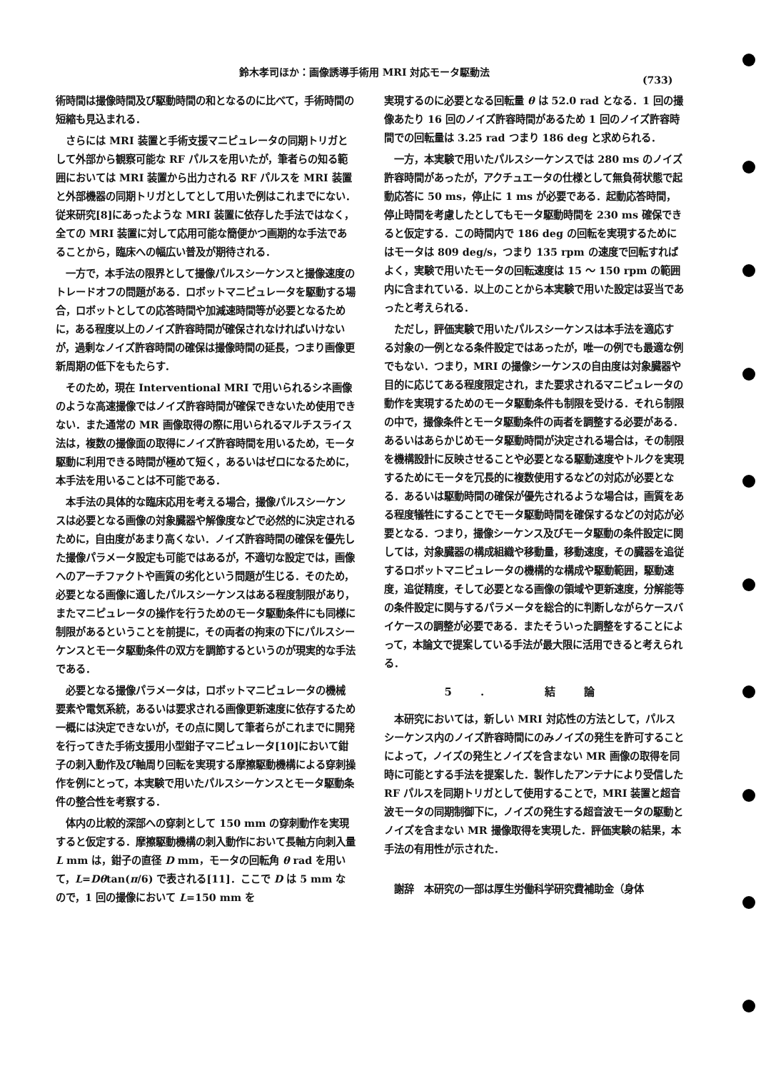鈴木孝司ほか：画像誘導手術用 MRI 対応モータ駆動法
(733)
術時間は撮像時間及び駆動時間の和となるのに比べて，手術時間の短縮も見込まれる．
さらには MRI 装置と手術支援マニピュレータの同期トリガとして外部から観察可能な RF パルスを用いたが，筆者らの知る範囲においては MRI 装置から出力される RF パルスを MRI 装置と外部機器の同期トリガとしてとして用いた例はこれまでにない．従来研究[8]にあったような MRI 装置に依存した手法ではなく，全ての MRI 装置に対して応用可能な簡便かつ画期的な手法であることから，臨床への幅広い普及が期待される．
一方で，本手法の限界として撮像パルスシーケンスと撮像速度のトレードオフの問題がある．ロボットマニピュレータを駆動する場合，ロボットとしての応答時間や加減速時間等が必要となるために，ある程度以上のノイズ許容時間が確保されなければいけないが，過剰なノイズ許容時間の確保は撮像時間の延長，つまり画像更新周期の低下をもたらす．
そのため，現在 Interventional MRI で用いられるシネ画像のような高速撮像ではノイズ許容時間が確保できないため使用できない．また通常の MR 画像取得の際に用いられるマルチスライス法は，複数の撮像面の取得にノイズ許容時間を用いるため，モータ駆動に利用できる時間が極めて短く，あるいはゼロになるために，本手法を用いることは不可能である．
本手法の具体的な臨床応用を考える場合，撮像パルスシーケンスは必要となる画像の対象臓器や解像度などで必然的に決定されるために，自由度があまり高くない．ノイズ許容時間の確保を優先した撮像パラメータ設定も可能ではあるが，不適切な設定では，画像へのアーチファクトや画質の劣化という問題が生じる．そのため，必要となる画像に適したパルスシーケンスはある程度制限があり，またマニピュレータの操作を行うためのモータ駆動条件にも同様に制限があるということを前提に，その両者の拘束の下にパルスシーケンスとモータ駆動条件の双方を調節するというのが現実的な手法である．
必要となる撮像パラメータは，ロボットマニピュレータの機械要素や電気系統，あるいは要求される画像更新速度に依存するため一概には決定できないが，その点に関して筆者らがこれまでに開発を行ってきた手術支援用小型鉗子マニピュレータ[10]において鉗子の刺入動作及び軸周り回転を実現する摩擦駆動機構による穿刺操作を例にとって，本実験で用いたパルスシーケンスとモータ駆動条件の整合性を考察する．
体内の比較的深部への穿刺として 150 mm の穿刺動作を実現すると仮定する．摩擦駆動機構の刺入動作において長軸方向刺入量 L mm は，鉗子の直径 D mm，モータの回転角 θ rad を用いて，L=Dθtan(π/6) で表される[11]．ここで D は 5 mm なので，1 回の撮像において L=150 mm を
実現するのに必要となる回転量 θ は 52.0 rad となる．1 回の撮像あたり 16 回のノイズ許容時間があるため 1 回のノイズ許容時間での回転量は 3.25 rad つまり 186 deg と求められる．
一方，本実験で用いたパルスシーケンスでは 280 ms のノイズ許容時間があったが，アクチュエータの仕様として無負荷状態で起動応答に 50 ms，停止に 1 ms が必要である．起動応答時間，停止時間を考慮したとしてもモータ駆動時間を 230 ms 確保できると仮定する．この時間内で 186 deg の回転を実現するためにはモータは 809 deg/s，つまり 135 rpm の速度で回転すればよく，実験で用いたモータの回転速度は 15 ～ 150 rpm の範囲内に含まれている．以上のことから本実験で用いた設定は妥当であったと考えられる．
ただし，評価実験で用いたパルスシーケンスは本手法を適応する対象の一例となる条件設定ではあったが，唯一の例でも最適な例でもない．つまり，MRI の撮像シーケンスの自由度は対象臓器や目的に応じてある程度限定され，また要求されるマニピュレータの動作を実現するためのモータ駆動条件も制限を受ける．それら制限の中で，撮像条件とモータ駆動条件の両者を調整する必要がある．あるいはあらかじめモータ駆動時間が決定される場合は，その制限を機構設計に反映させることや必要となる駆動速度やトルクを実現するためにモータを冗長的に複数使用するなどの対応が必要となる．あるいは駆動時間の確保が優先されるような場合は，画質をある程度犠牲にすることでモータ駆動時間を確保するなどの対応が必要となる．つまり，撮像シーケンス及びモータ駆動の条件設定に関しては，対象臓器の構成組織や移動量，移動速度，その臓器を追従するロボットマニピュレータの機構的な構成や駆動範囲，駆動速度，追従精度，そして必要となる画像の領域や更新速度，分解能等の条件設定に関与するパラメータを総合的に判断しながらケースバイケースの調整が必要である．またそういった調整をすることによって，本論文で提案している手法が最大限に活用できると考えられる．
5. 結論
本研究においては，新しい MRI 対応性の方法として，パルスシーケンス内のノイズ許容時間にのみノイズの発生を許可することによって，ノイズの発生とノイズを含まない MR 画像の取得を同時に可能とする手法を提案した．製作したアンテナにより受信した RF パルスを同期トリガとして使用することで，MRI 装置と超音波モータの同期制御下に，ノイズの発生する超音波モータの駆動とノイズを含まない MR 撮像取得を実現した．評価実験の結果，本手法の有用性が示された．
謝辞　本研究の一部は厚生労働科学研究費補助金（身体